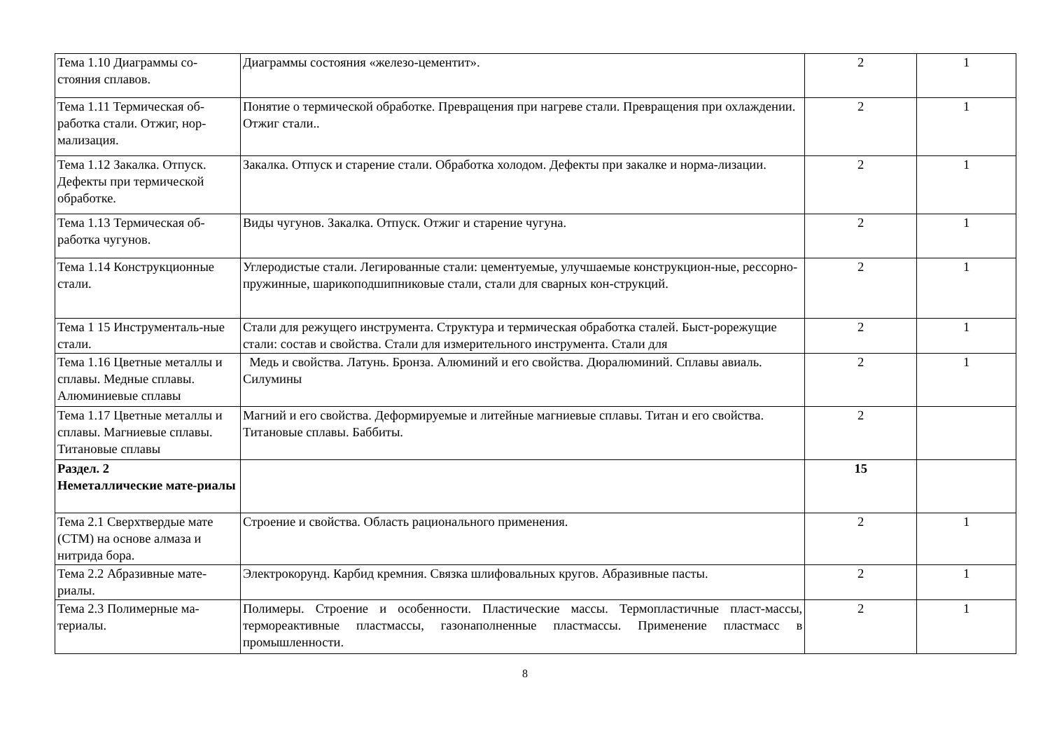| Тема 1.10 Диаграммы со-стояния сплавов. | Диаграммы состояния «железо-цементит». | 2 | 1 |
| Тема 1.11 Термическая об-работка стали. Отжиг, нор-мализация. | Понятие о термической обработке. Превращения при нагреве стали. Превращения при охлаждении. Отжиг стали.. | 2 | 1 |
| Тема 1.12 Закалка. Отпуск. Дефекты при термической обработке. | Закалка. Отпуск и старение стали. Обработка холодом. Дефекты при закалке и норма-лизации. | 2 | 1 |
| Тема 1.13 Термическая об-работка чугунов. | Виды чугунов. Закалка. Отпуск. Отжиг и старение чугуна. | 2 | 1 |
| Тема 1.14 Конструкционные стали. | Углеродистые стали. Легированные стали: цементуемые, улучшаемые конструкцион-ные, рессорно-пружинные, шарикоподшипниковые стали, стали для сварных кон-струкций. | 2 | 1 |
| Тема 1 15 Инструменталь-ные стали. | Стали для режущего инструмента. Структура и термическая обработка сталей. Быст-рорежущие стали: состав и свойства. Стали для измерительного инструмента. Стали для | 2 | 1 |
| Тема 1.16 Цветные металлы и сплавы. Медные сплавы. Алюминиевые сплавы | Медь и свойства. Латунь. Бронза. Алюминий и его свойства. Дюралюминий. Сплавы авиаль. Силумины | 2 | 1 |
| Тема 1.17 Цветные металлы и сплавы. Магниевые сплавы. Титановые сплавы | Магний и его свойства. Деформируемые и литейные магниевые сплавы. Титан и его свойства. Титановые сплавы. Баббиты. | 2 | |
| Раздел. 2 Неметаллические мате-риалы | | 15 | |
| Тема 2.1 Сверхтвердые мате (СТМ) на основе алмаза и нитрида бора. | Строение и свойства. Область рационального применения. | 2 | 1 |
| Тема 2.2 Абразивные мате-риалы. | Электрокорунд. Карбид кремния. Связка шлифовальных кругов. Абразивные пасты. | 2 | 1 |
| Тема 2.3 Полимерные ма-териалы. | Полимеры. Строение и особенности. Пластические массы. Термопластичные пласт-массы, термореактивные пластмассы, газонаполненные пластмассы. Применение пластмасс в промышленности. | 2 | 1 |
8